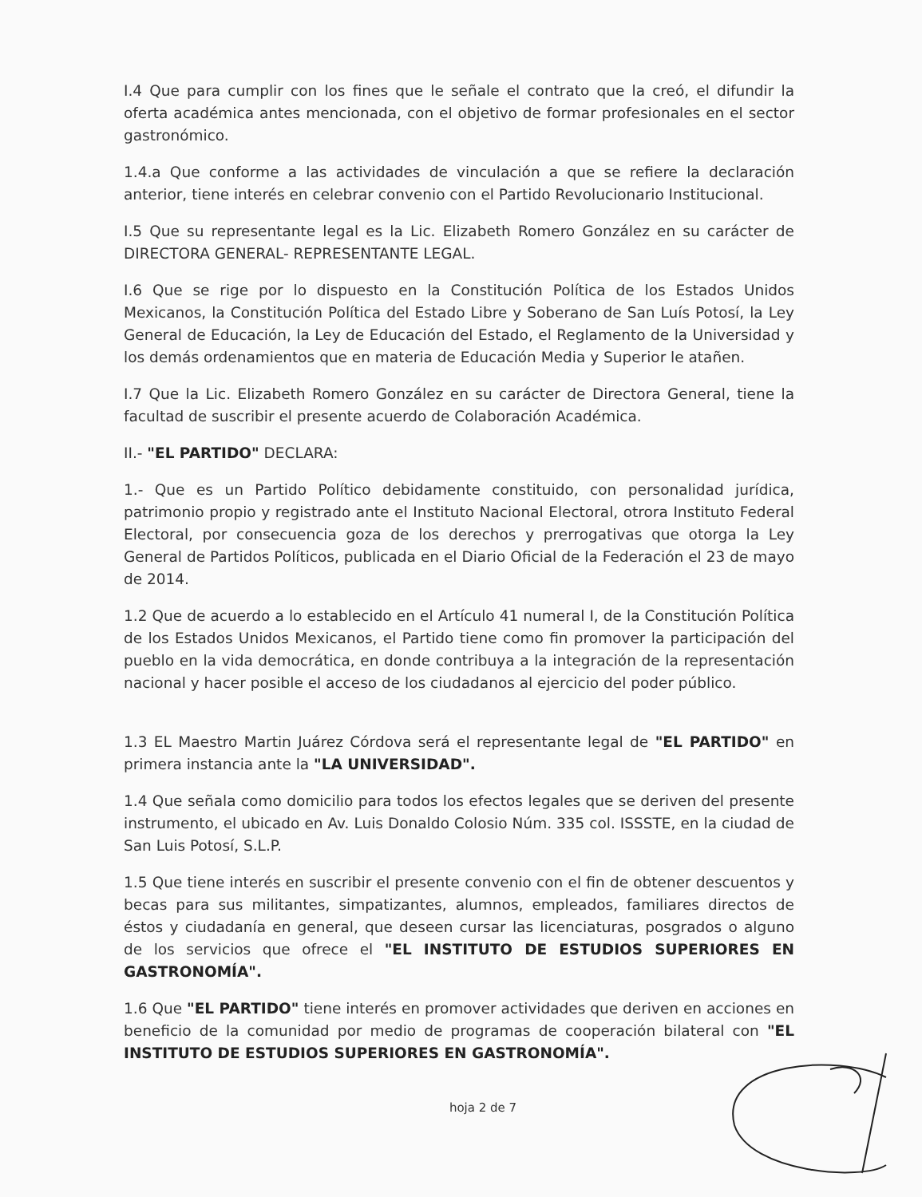I.4 Que para cumplir con los fines que le señale el contrato que la creó, el difundir la oferta académica antes mencionada, con el objetivo de formar profesionales en el sector gastronómico.
1.4.a Que conforme a las actividades de vinculación a que se refiere la declaración anterior, tiene interés en celebrar convenio con el Partido Revolucionario Institucional.
I.5 Que su representante legal es la Lic. Elizabeth Romero González en su carácter de DIRECTORA GENERAL- REPRESENTANTE LEGAL.
I.6 Que se rige por lo dispuesto en la Constitución Política de los Estados Unidos Mexicanos, la Constitución Política del Estado Libre y Soberano de San Luís Potosí, la Ley General de Educación, la Ley de Educación del Estado, el Reglamento de la Universidad y los demás ordenamientos que en materia de Educación Media y Superior le atañen.
I.7 Que la Lic. Elizabeth Romero González en su carácter de Directora General, tiene la facultad de suscribir el presente acuerdo de Colaboración Académica.
II.- "EL PARTIDO" DECLARA:
1.- Que es un Partido Político debidamente constituido, con personalidad jurídica, patrimonio propio y registrado ante el Instituto Nacional Electoral, otrora Instituto Federal Electoral, por consecuencia goza de los derechos y prerrogativas que otorga la Ley General de Partidos Políticos, publicada en el Diario Oficial de la Federación el 23 de mayo de 2014.
1.2 Que de acuerdo a lo establecido en el Artículo 41 numeral I, de la Constitución Política de los Estados Unidos Mexicanos, el Partido tiene como fin promover la participación del pueblo en la vida democrática, en donde contribuya a la integración de la representación nacional y hacer posible el acceso de los ciudadanos al ejercicio del poder público.
1.3 EL Maestro Martin Juárez Córdova será el representante legal de "EL PARTIDO" en primera instancia ante la "LA UNIVERSIDAD".
1.4 Que señala como domicilio para todos los efectos legales que se deriven del presente instrumento, el ubicado en Av. Luis Donaldo Colosio Núm. 335 col. ISSSTE, en la ciudad de San Luis Potosí, S.L.P.
1.5 Que tiene interés en suscribir el presente convenio con el fin de obtener descuentos y becas para sus militantes, simpatizantes, alumnos, empleados, familiares directos de éstos y ciudadanía en general, que deseen cursar las licenciaturas, posgrados o alguno de los servicios que ofrece el "EL INSTITUTO DE ESTUDIOS SUPERIORES EN GASTRONOMÍA".
1.6 Que "EL PARTIDO" tiene interés en promover actividades que deriven en acciones en beneficio de la comunidad por medio de programas de cooperación bilateral con "EL INSTITUTO DE ESTUDIOS SUPERIORES EN GASTRONOMÍA".
hoja 2 de 7